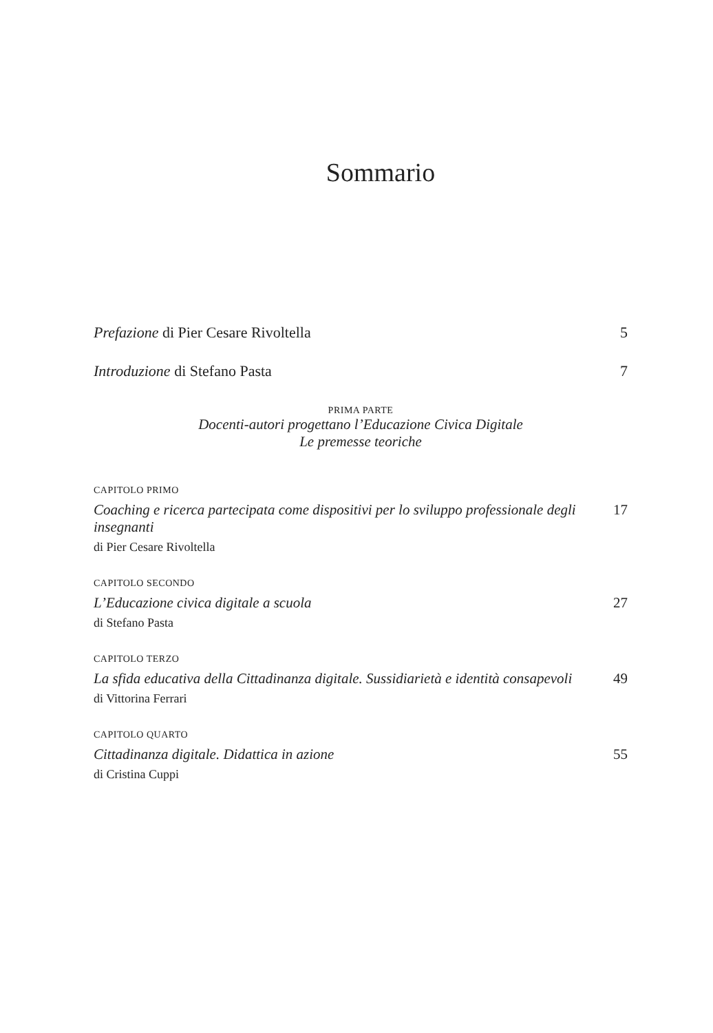Sommario
Prefazione di Pier Cesare Rivoltella 5
Introduzione di Stefano Pasta 7
PRIMA PARTE
Docenti-autori progettano l’Educazione Civica Digitale
Le premesse teoriche
CAPITOLO PRIMO
Coaching e ricerca partecipata come dispositivi per lo sviluppo professionale degli insegnanti 17
di Pier Cesare Rivoltella
CAPITOLO SECONDO
L’Educazione civica digitale a scuola 27
di Stefano Pasta
CAPITOLO TERZO
La sfida educativa della Cittadinanza digitale. Sussidiarietà e identità consapevoli 49
di Vittorina Ferrari
CAPITOLO QUARTO
Cittadinanza digitale. Didattica in azione 55
di Cristina Cuppi